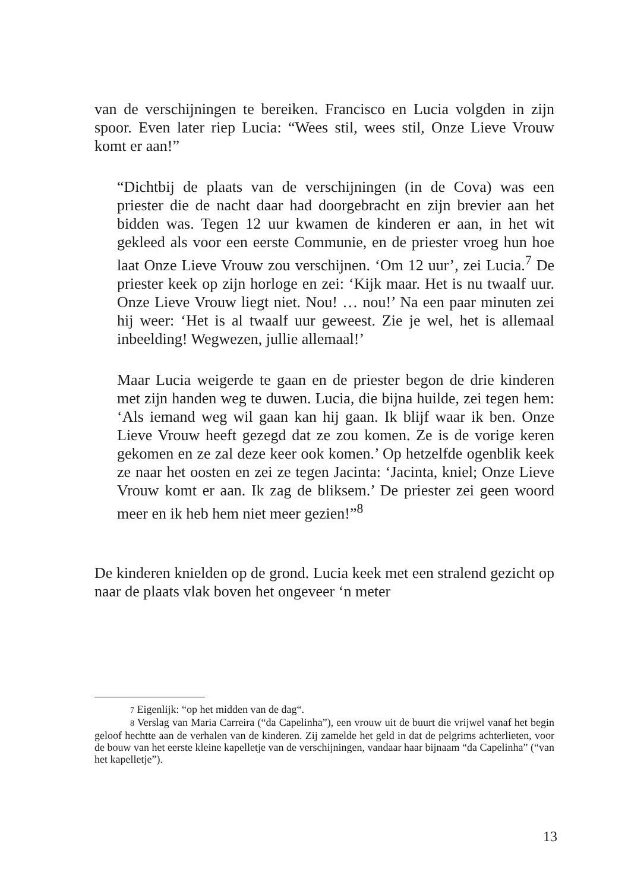van de verschijningen te bereiken. Francisco en Lucia volgden in zijn spoor. Even later riep Lucia: “Wees stil, wees stil, Onze Lieve Vrouw komt er aan!”
“Dichtbij de plaats van de verschijningen (in de Cova) was een priester die de nacht daar had doorgebracht en zijn brevier aan het bidden was. Tegen 12 uur kwamen de kinderen er aan, in het wit gekleed als voor een eerste Communie, en de priester vroeg hun hoe laat Onze Lieve Vrouw zou verschijnen. ‘Om 12 uur’, zei Lucia.<sup>7</sup> De priester keek op zijn horloge en zei: ‘Kijk maar. Het is nu twaalf uur. Onze Lieve Vrouw liegt niet. Nou! … nou!’ Na een paar minuten zei hij weer: ‘Het is al twaalf uur geweest. Zie je wel, het is allemaal inbeelding! Wegwezen, jullie allemaal!’
Maar Lucia weigerde te gaan en de priester begon de drie kinderen met zijn handen weg te duwen. Lucia, die bijna huilde, zei tegen hem: ‘Als iemand weg wil gaan kan hij gaan. Ik blijf waar ik ben. Onze Lieve Vrouw heeft gezegd dat ze zou komen. Ze is de vorige keren gekomen en ze zal deze keer ook komen.’ Op hetzelfde ogenblik keek ze naar het oosten en zei ze tegen Jacinta: ‘Jacinta, kniel; Onze Lieve Vrouw komt er aan. Ik zag de bliksem.’ De priester zei geen woord meer en ik heb hem niet meer gezien!”<sup>8</sup>
De kinderen knielden op de grond. Lucia keek met een stralend gezicht op naar de plaats vlak boven het ongeveer ‘n meter
7 Eigenlijk: “op het midden van de dag“.
8 Verslag van Maria Carreira (“da Capelinha”), een vrouw uit de buurt die vrijwel vanaf het begin geloof hechtte aan de verhalen van de kinderen. Zij zamelde het geld in dat de pelgrims achterlieten, voor de bouw van het eerste kleine kapelletje van de verschijningen, vandaar haar bijnaam “da Capelinha” (“van het kapelletje”).
13